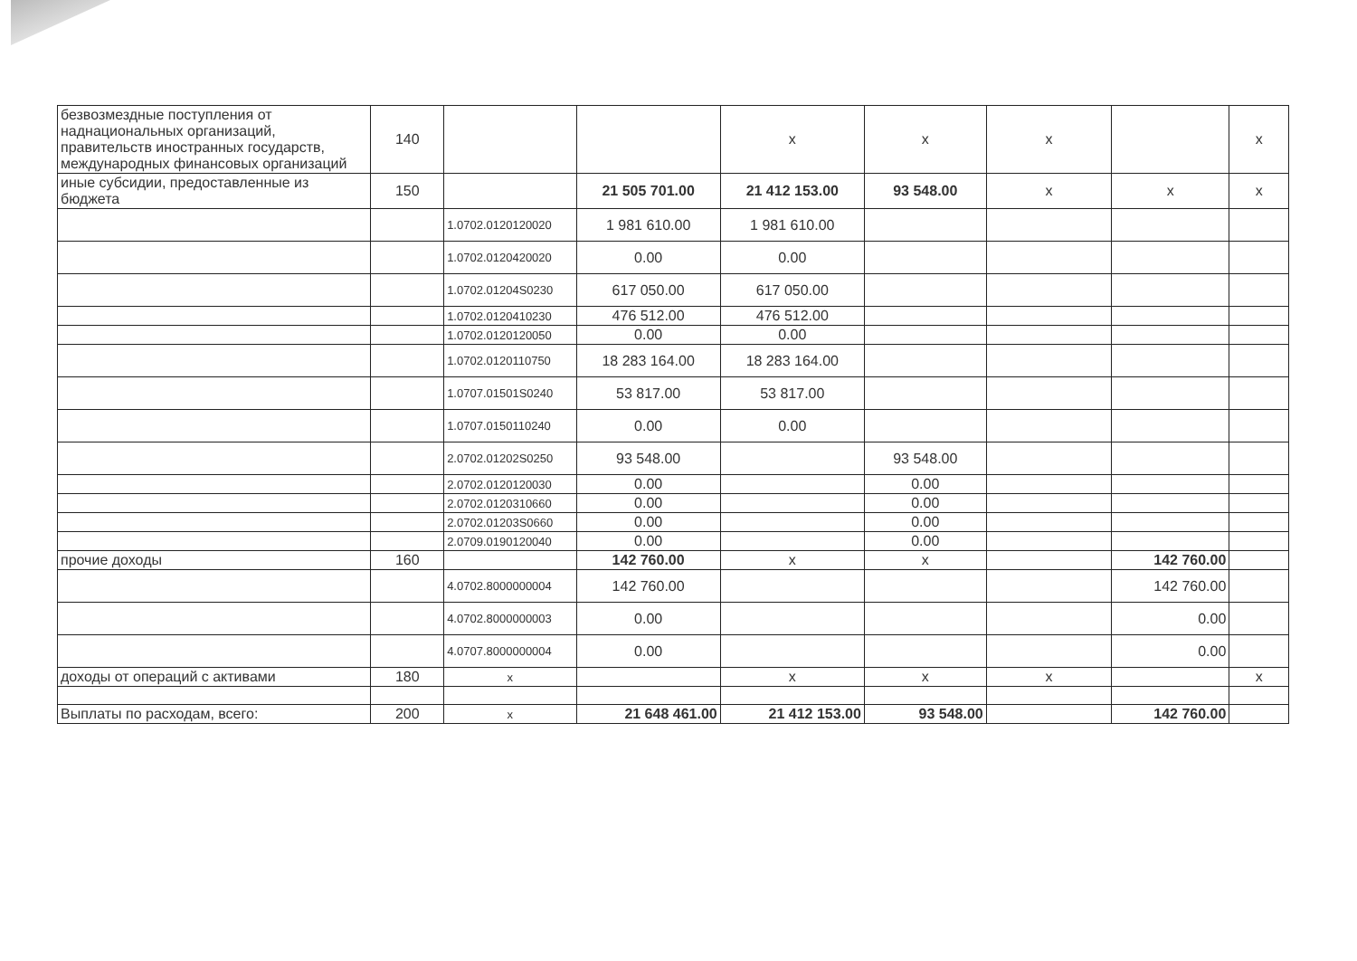| безвозмездные поступления от наднациональных организаций, правительств иностранных государств, международных финансовых организаций | 140 | | | x | x | x | | x |
| иные субсидии, предоставленные из бюджета | 150 | | 21 505 701.00 | 21 412 153.00 | 93 548.00 | x | x | x |
| | | 1.0702.0120120020 | 1 981 610.00 | 1 981 610.00 | | | | |
| | | 1.0702.0120420020 | 0.00 | 0.00 | | | | |
| | | 1.0702.01204S0230 | 617 050.00 | 617 050.00 | | | | |
| | | 1.0702.0120410230 | 476 512.00 | 476 512.00 | | | | |
| | | 1.0702.0120120050 | 0.00 | 0.00 | | | | |
| | | 1.0702.0120110750 | 18 283 164.00 | 18 283 164.00 | | | | |
| | | 1.0707.01501S0240 | 53 817.00 | 53 817.00 | | | | |
| | | 1.0707.0150110240 | 0.00 | 0.00 | | | | |
| | | 2.0702.01202S0250 | 93 548.00 | | 93 548.00 | | | |
| | | 2.0702.0120120030 | 0.00 | | 0.00 | | | |
| | | 2.0702.0120310660 | 0.00 | | 0.00 | | | |
| | | 2.0702.01203S0660 | 0.00 | | 0.00 | | | |
| | | 2.0709.0190120040 | 0.00 | | 0.00 | | | |
| прочие доходы | 160 | | 142 760.00 | x | x | | 142 760.00 | |
| | | 4.0702.8000000004 | 142 760.00 | | | | 142 760.00 | |
| | | 4.0702.8000000003 | 0.00 | | | | 0.00 | |
| | | 4.0707.8000000004 | 0.00 | | | | 0.00 | |
| доходы от операций с активами | 180 | x | | x | x | x | | x |
| Выплаты по расходам, всего: | 200 | x | 21 648 461.00 | 21 412 153.00 | 93 548.00 | | 142 760.00 | |